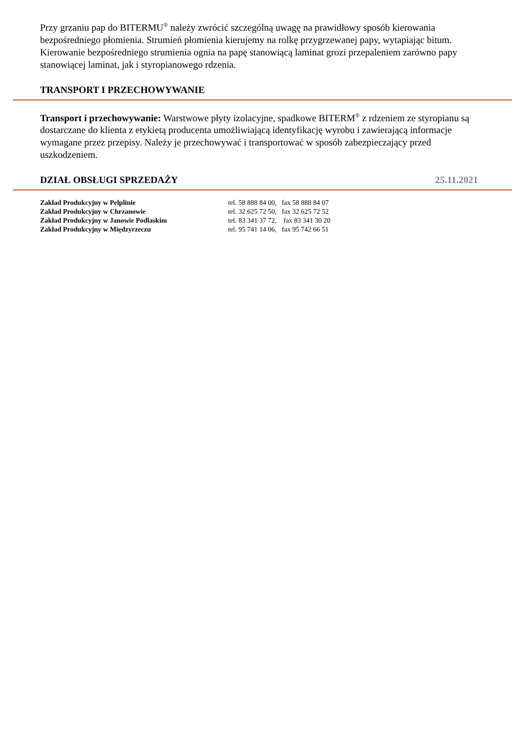Przy grzaniu pap do BITERMU<sup>®</sup> należy zwrócić szczególną uwagę na prawidłowy sposób kierowania bezpośredniego płomienia. Strumień płomienia kierujemy na rolkę przygrzewanej papy, wytapiając bitum. Kierowanie bezpośredniego strumienia ognia na papę stanowiącą laminat grozi przepaleniem zarówno papy stanowiącej laminat, jak i styropianowego rdzenia.
TRANSPORT I PRZECHOWYWANIE
Transport i przechowywanie: Warstwowe płyty izolacyjne, spadkowe BITERM<sup>®</sup> z rdzeniem ze styropianu są dostarczane do klienta z etykietą producenta umożliwiającą identyfikację wyrobu i zawierającą informacje wymagane przez przepisy. Należy je przechowywać i transportować w sposób zabezpieczający przed uszkodzeniem.
DZIAŁ OBSŁUGI SPRZEDAŻY 25.11.2021
| Zakład Produkcyjny w Pelplinie | tel. 58 888 84 00, fax 58 888 84 07 |
| Zakład Produkcyjny w Chrzanowie | tel. 32 625 72 50, fax 32 625 72 52 |
| Zakład Produkcyjny w Janowie Podlaskim | tel. 83 341 37 72, fax 83 341 30 20 |
| Zakład Produkcyjny w Międzyrzeczu | tel. 95 741 14 06, fax 95 742 66 51 |